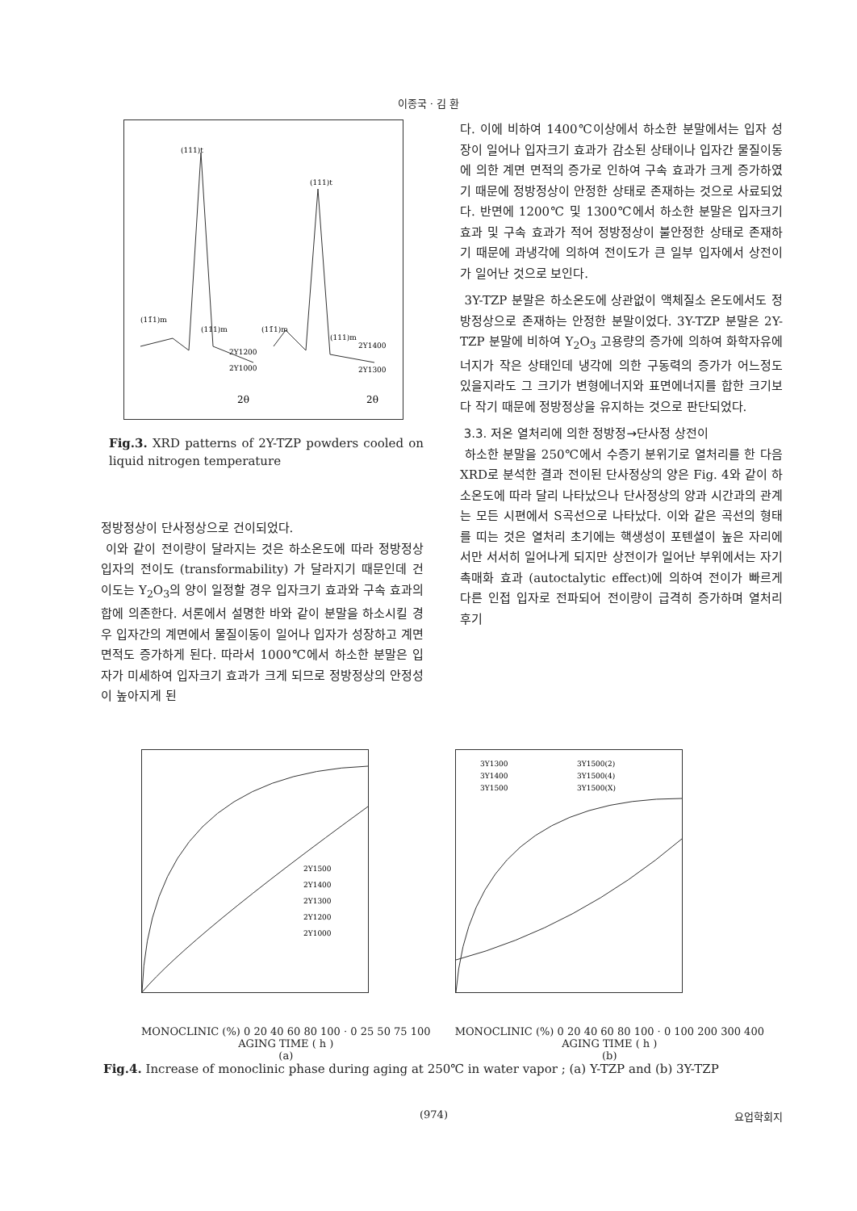이종국 · 김 환
(111)t
(111)t
(11̄1)m
(111)m
(11̄1)m
(111)m
2Y1200
2Y1000
2Y1400
2Y1300
2θ
2θ
Fig.3. XRD patterns of 2Y-TZP powders cooled on liquid nitrogen temperature
정방정상이 단사정상으로 건이되었다.
이와 같이 전이량이 달라지는 것은 하소온도에 따라 정방정상 입자의 전이도 (transformability) 가 달라지기 때문인데 건이도는 Y<sub>2</sub>O<sub>3</sub>의 양이 일정할 경우 입자크기 효과와 구속 효과의 합에 의존한다. 서론에서 설명한 바와 같이 분말을 하소시킬 경우 입자간의 계면에서 물질이동이 일어나 입자가 성장하고 계면 면적도 증가하게 된다. 따라서 1000℃에서 하소한 분말은 입자가 미세하여 입자크기 효과가 크게 되므로 정방정상의 안정성이 높아지게 된
다. 이에 비하여 1400℃이상에서 하소한 분말에서는 입자 성장이 일어나 입자크기 효과가 감소된 상태이나 입자간 물질이동에 의한 계면 면적의 증가로 인하여 구속 효과가 크게 증가하였기 때문에 정방정상이 안정한 상태로 존재하는 것으로 사료되었다. 반면에 1200℃ 및 1300℃에서 하소한 분말은 입자크기 효과 및 구속 효과가 적어 정방정상이 불안정한 상태로 존재하기 때문에 과냉각에 의하여 전이도가 큰 일부 입자에서 상전이가 일어난 것으로 보인다.
3Y-TZP 분말은 하소온도에 상관없이 액체질소 온도에서도 정방정상으로 존재하는 안정한 분말이었다. 3Y-TZP 분말은 2Y-TZP 분말에 비하여 Y<sub>2</sub>O<sub>3</sub> 고용량의 증가에 의하여 화학자유에너지가 작은 상태인데 냉각에 의한 구동력의 증가가 어느정도 있을지라도 그 크기가 변형에너지와 표면에너지를 합한 크기보다 작기 때문에 정방정상을 유지하는 것으로 판단되었다.
3.3. 저온 열처리에 의한 정방정→단사정 상전이
하소한 분말을 250℃에서 수증기 분위기로 열처리를 한 다음 XRD로 분석한 결과 전이된 단사정상의 양은 Fig. 4와 같이 하소온도에 따라 달리 나타났으나 단사정상의 양과 시간과의 관계는 모든 시편에서 S곡선으로 나타났다. 이와 같은 곡선의 형태를 띠는 것은 열처리 초기에는 핵생성이 포텐셜이 높은 자리에서만 서서히 일어나게 되지만 상전이가 일어난 부위에서는 자기촉매화 효과 (autoctalytic effect)에 의하여 전이가 빠르게 다른 인접 입자로 전파되어 전이량이 급격히 증가하며 열처리 후기
2Y1500
2Y1400
2Y1300
2Y1200
2Y1000
MONOCLINIC (%) 0 20 40 60 80 100 · 0 25 50 75 100
AGING TIME ( h )
(a)
3Y1300
3Y1500(2)
3Y1400
3Y1500(4)
3Y1500
3Y1500(X)
MONOCLINIC (%) 0 20 40 60 80 100 · 0 100 200 300 400
AGING TIME ( h )
(b)
Fig.4. Increase of monoclinic phase during aging at 250℃ in water vapor ; (a) Y-TZP and (b) 3Y-TZP
(974) 요업학회지